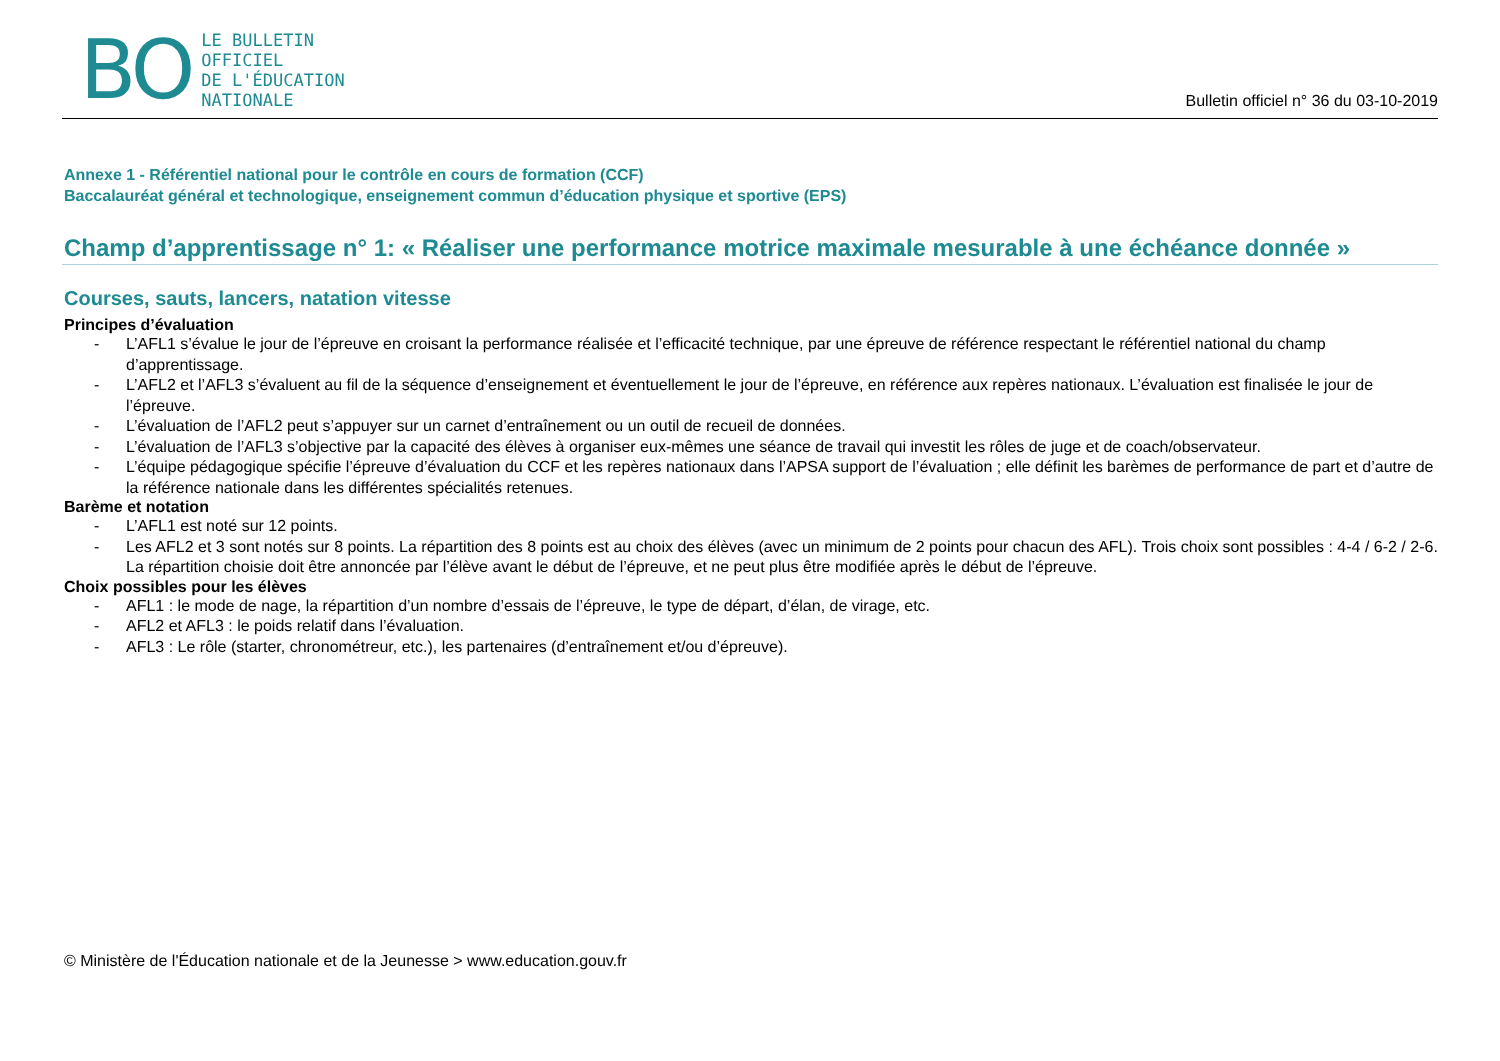BO
LE BULLETIN
OFFICIEL
DE L'ÉDUCATION
NATIONALE
Bulletin officiel n° 36 du 03-10-2019
Annexe 1 - Référentiel national pour le contrôle en cours de formation (CCF)
Baccalauréat général et technologique, enseignement commun d’éducation physique et sportive (EPS)
Champ d’apprentissage n° 1: « Réaliser une performance motrice maximale mesurable à une échéance donnée »
Courses, sauts, lancers, natation vitesse
Principes d’évaluation
- L’AFL1 s’évalue le jour de l’épreuve en croisant la performance réalisée et l’efficacité technique, par une épreuve de référence respectant le référentiel national du champ d’apprentissage.
- L’AFL2 et l’AFL3 s’évaluent au fil de la séquence d’enseignement et éventuellement le jour de l’épreuve, en référence aux repères nationaux. L’évaluation est finalisée le jour de l’épreuve.
- L’évaluation de l’AFL2 peut s’appuyer sur un carnet d’entraînement ou un outil de recueil de données.
- L’évaluation de l’AFL3 s’objective par la capacité des élèves à organiser eux-mêmes une séance de travail qui investit les rôles de juge et de coach/observateur.
- L’équipe pédagogique spécifie l’épreuve d’évaluation du CCF et les repères nationaux dans l’APSA support de l’évaluation ; elle définit les barèmes de performance de part et d’autre de la référence nationale dans les différentes spécialités retenues.
Barème et notation
- L’AFL1 est noté sur 12 points.
- Les AFL2 et 3 sont notés sur 8 points. La répartition des 8 points est au choix des élèves (avec un minimum de 2 points pour chacun des AFL). Trois choix sont possibles : 4-4 / 6-2 / 2-6. La répartition choisie doit être annoncée par l’élève avant le début de l’épreuve, et ne peut plus être modifiée après le début de l’épreuve.
Choix possibles pour les élèves
- AFL1 : le mode de nage, la répartition d’un nombre d’essais de l’épreuve, le type de départ, d’élan, de virage, etc.
- AFL2 et AFL3 : le poids relatif dans l’évaluation.
- AFL3 : Le rôle (starter, chronométreur, etc.), les partenaires (d’entraînement et/ou d’épreuve).
© Ministère de l'Éducation nationale et de la Jeunesse > www.education.gouv.fr